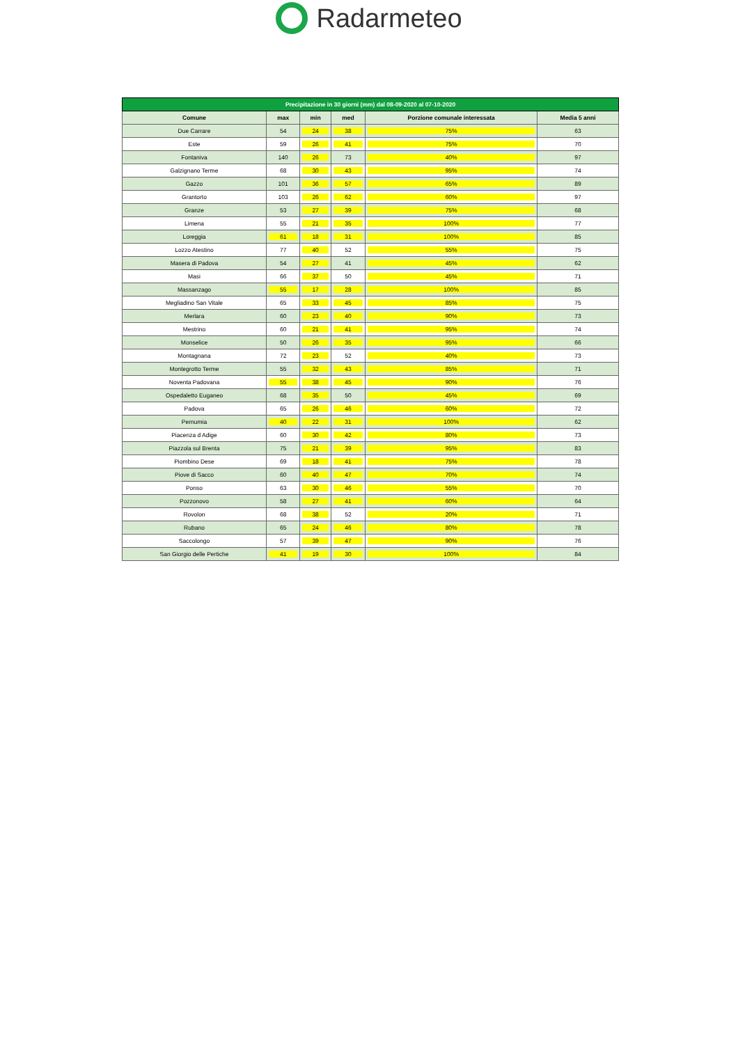Radarmeteo
| Precipitazione in 30 giorni (mm) dal 08-09-2020 al 07-10-2020 | | | | | |
| --- | --- | --- | --- | --- | --- |
| Comune | max | min | med | Porzione comunale interessata | Media 5 anni |
| Due Carrare | 54 | 24 | 38 | 75% | 63 |
| Este | 59 | 26 | 41 | 75% | 70 |
| Fontaniva | 140 | 26 | 73 | 40% | 97 |
| Galzignano Terme | 68 | 30 | 43 | 95% | 74 |
| Gazzo | 101 | 36 | 57 | 65% | 89 |
| Grantorto | 103 | 26 | 62 | 60% | 97 |
| Granze | 53 | 27 | 39 | 75% | 68 |
| Limena | 55 | 21 | 35 | 100% | 77 |
| Loreggia | 61 | 18 | 31 | 100% | 85 |
| Lozzo Atestino | 77 | 40 | 52 | 55% | 75 |
| Masera di Padova | 54 | 27 | 41 | 45% | 62 |
| Masi | 66 | 37 | 50 | 45% | 71 |
| Massanzago | 55 | 17 | 28 | 100% | 85 |
| Megliadino San Vitale | 65 | 33 | 45 | 85% | 75 |
| Merlara | 60 | 23 | 40 | 90% | 73 |
| Mestrino | 60 | 21 | 41 | 95% | 74 |
| Monselice | 50 | 26 | 35 | 95% | 66 |
| Montagnana | 72 | 23 | 52 | 40% | 73 |
| Montegrotto Terme | 55 | 32 | 43 | 85% | 71 |
| Noventa Padovana | 55 | 38 | 45 | 90% | 76 |
| Ospedaletto Euganeo | 68 | 35 | 50 | 45% | 69 |
| Padova | 65 | 26 | 46 | 60% | 72 |
| Pernumia | 40 | 22 | 31 | 100% | 62 |
| Piacenza d Adige | 60 | 30 | 42 | 80% | 73 |
| Piazzola sul Brenta | 75 | 21 | 39 | 95% | 83 |
| Piombino Dese | 69 | 18 | 41 | 75% | 78 |
| Piove di Sacco | 60 | 40 | 47 | 70% | 74 |
| Ponso | 63 | 30 | 46 | 55% | 70 |
| Pozzonovo | 58 | 27 | 41 | 60% | 64 |
| Rovolon | 68 | 38 | 52 | 20% | 71 |
| Rubano | 65 | 24 | 46 | 80% | 78 |
| Saccolongo | 57 | 39 | 47 | 90% | 76 |
| San Giorgio delle Pertiche | 41 | 19 | 30 | 100% | 84 |